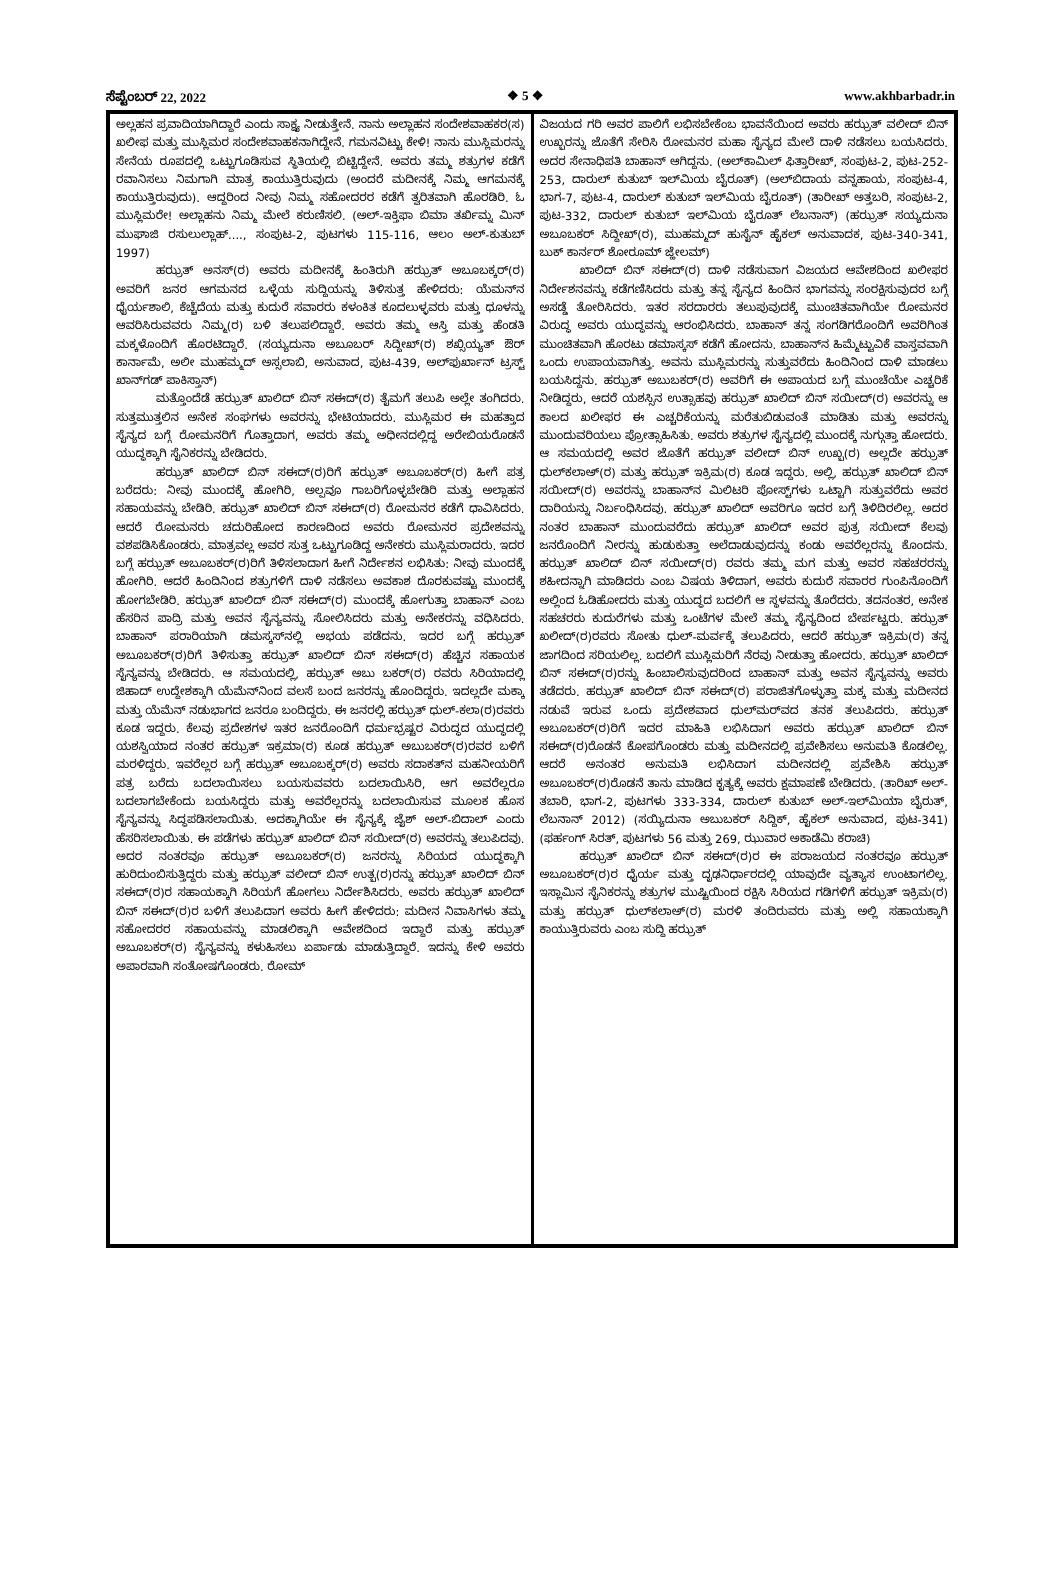ಸೆಪ್ಟೆಂಬರ್ 22, 2022 ❖ 5 ❖ www.akhbarbadr.in
ಅಲ್ಲಹನ ಪ್ರವಾದಿಯಾಗಿದ್ದಾರೆ ಎಂದು ಸಾಕ್ಷ್ಯ ನೀಡುತ್ತೇನೆ. ನಾನು ಅಲ್ಲಾಹನ ಸಂದೇಶವಾಹಕರ(ಸ) ಖಲೀಫ ಮತ್ತು ಮುಸ್ಲಿಮರ ಸಂದೇಶವಾಹಕನಾಗಿದ್ದೇನೆ. ಗಮನವಿಟ್ಟು ಕೇಳಿ! ನಾನು ಮುಸ್ಲಿಮರನ್ನು ಸೇನೆಯ ರೂಪದಲ್ಲಿ ಒಟ್ಟುಗೂಡಿಸುವ ಸ್ಥಿತಿಯಲ್ಲಿ ಬಿಟ್ಟಿದ್ದೇನೆ. ಅವರು ತಮ್ಮ ಶತ್ರುಗಳ ಕಡೆಗೆ ರವಾನಿಸಲು ನಿಮಗಾಗಿ ಮಾತ್ರ ಕಾಯುತ್ತಿರುವುದು (ಅಂದರೆ ಮದೀನಕ್ಕೆ ನಿಮ್ಮ ಆಗಮನಕ್ಕೆ ಕಾಯುತ್ತಿರುವುದು). ಆದ್ದರಿಂದ ನೀವು ನಿಮ್ಮ ಸಹೋದರರ ಕಡೆಗೆ ತ್ವರಿತವಾಗಿ ಹೊರಡಿರಿ. ಓ ಮುಸ್ಲಿಮರೇ! ಅಲ್ಲಾಹನು ನಿಮ್ಮ ಮೇಲೆ ಕರುಣಿಸಲಿ. (ಅಲ್-ಇಕ್ತಿಫಾ ಬಿಮಾ ತರ್ಖಿಮ್ನ ಮಿನ್ ಮುಘಾಜಿ ರಸುಲುಲ್ಲಾಹ್...., ಸಂಪುಟ-2, ಪುಟಗಳು 115-116, ಆಲಂ ಅಲ್-ಕುತುಬ್ 1997)
ಹಝ್ರತ್ ಅನಸ್(ರ) ಅವರು ಮದೀನಕ್ಕೆ ಹಿಂತಿರುಗಿ ಹಝ್ರತ್ ಅಬೂಬಕ್ಕರ್(ರ) ಅವರಿಗೆ ಜನರ ಆಗಮನದ ಒಳ್ಳೆಯ ಸುದ್ದಿಯನ್ನು ತಿಳಿಸುತ್ತ ಹೇಳಿದರು: ಯೆಮನ್‌ನ ಧೈರ್ಯಶಾಲಿ, ಕೆಚ್ಚೆದೆಯ ಮತ್ತು ಕುದುರೆ ಸವಾರರು ಕಳಂಕಿತ ಕೂದಲುಳ್ಳವರು ಮತ್ತು ಧೂಳನ್ನು ಆವರಿಸಿರುವವರು ನಿಮ್ಮ(ರ) ಬಳಿ ತಲುಪಲಿದ್ದಾರೆ. ಅವರು ತಮ್ಮ ಆಸ್ತಿ ಮತ್ತು ಹೆಂಡತಿ ಮಕ್ಕಳೊಂದಿಗೆ ಹೊರಟಿದ್ದಾರೆ. (ಸಯ್ಯದುನಾ ಅಬೂಬರ್ ಸಿದ್ದೀಖ್(ರ) ಶಖ್ಸಿಯ್ಯತ್ ಔರ್ ಕಾರ್ನಾಮೆ, ಅಲೀ ಮುಹಮ್ಮದ್ ಅಸ್ಸಲಾಬಿ, ಅನುವಾದ, ಪುಟ-439, ಅಲ್‌ಫುರ್ಖಾನ್ ಟ್ರಸ್ಟ್ ಖಾನ್‌ಗಡ್ ಪಾಕಿಸ್ತಾನ್)
ಮತ್ತೊಂದೆಡೆ ಹಝ್ರತ್ ಖಾಲಿದ್ ಬಿನ್ ಸಈದ್(ರ) ತೈಮಗೆ ತಲುಪಿ ಅಲ್ಲೇ ತಂಗಿದರು. ಸುತ್ತಮುತ್ತಲಿನ ಅನೇಕ ಸಂಘಗಳು ಅವರನ್ನು ಭೇಟಿಯಾದರು. ಮುಸ್ಲಿಮರ ಈ ಮಹತ್ತಾದ ಸೈನ್ಯದ ಬಗ್ಗೆ ರೋಮನರಿಗೆ ಗೊತ್ತಾದಾಗ, ಅವರು ತಮ್ಮ ಅಧೀನದಲ್ಲಿದ್ದ ಅರೇಬಿಯರೊಡನೆ ಯುದ್ಧಕ್ಕಾಗಿ ಸೈನಿಕರನ್ನು ಬೇಡಿದರು.
ಹಝ್ರತ್ ಖಾಲಿದ್ ಬಿನ್ ಸಈದ್(ರ)ರಿಗೆ ಹಝ್ರತ್ ಅಬೂಬಕರ್(ರ) ಹೀಗೆ ಪತ್ರ ಬರೆದರು: ನೀವು ಮುಂದಕ್ಕೆ ಹೋಗಿರಿ, ಅಲ್ಪವೂ ಗಾಬರಿಗೊಳ್ಳಬೇಡಿರಿ ಮತ್ತು ಅಲ್ಲಾಹನ ಸಹಾಯವನ್ನು ಬೇಡಿರಿ. ಹಝ್ರತ್ ಖಾಲಿದ್ ಬಿನ್ ಸಈದ್(ರ) ರೋಮನರ ಕಡೆಗೆ ಧಾವಿಸಿದರು. ಆದರೆ ರೋಮನರು ಚದುರಿಹೋದ ಕಾರಣದಿಂದ ಅವರು ರೋಮನರ ಪ್ರದೇಶವನ್ನು ವಶಪಡಿಸಿಕೊಂಡರು. ಮಾತ್ರವಲ್ಲ ಅವರ ಸುತ್ತ ಒಟ್ಟುಗೂಡಿದ್ದ ಅನೇಕರು ಮುಸ್ಲಿಮರಾದರು. ಇದರ ಬಗ್ಗೆ ಹಝ್ರತ್ ಅಬೂಬಕರ್(ರ)ರಿಗೆ ತಿಳಿಸಲಾದಾಗ ಹೀಗೆ ನಿರ್ದೇಶನ ಲಭಿಸಿತು: ನೀವು ಮುಂದಕ್ಕೆ ಹೋಗಿರಿ. ಆದರೆ ಹಿಂದಿನಿಂದ ಶತ್ರುಗಳಿಗೆ ದಾಳಿ ನಡೆಸಲು ಅವಕಾಶ ದೊರಕುವಷ್ಟು ಮುಂದಕ್ಕೆ ಹೋಗಬೇಡಿರಿ. ಹಝ್ರತ್ ಖಾಲಿದ್ ಬಿನ್ ಸಈದ್(ರ) ಮುಂದಕ್ಕೆ ಹೋಗುತ್ತಾ ಬಾಹಾನ್ ಎಂಬ ಹೆಸರಿನ ಪಾದ್ರಿ ಮತ್ತು ಅವನ ಸೈನ್ಯವನ್ನು ಸೋಲಿಸಿದರು ಮತ್ತು ಅನೇಕರನ್ನು ವಧಿಸಿದರು. ಬಾಹಾನ್ ಪರಾರಿಯಾಗಿ ಡಮಸ್ಕಸ್‌ನಲ್ಲಿ ಅಭಯ ಪಡೆದನು. ಇದರ ಬಗ್ಗೆ ಹಝ್ರತ್ ಅಬೂಬಕರ್(ರ)ರಿಗೆ ತಿಳಿಸುತ್ತಾ ಹಝ್ರತ್ ಖಾಲಿದ್ ಬಿನ್ ಸಈದ್(ರ) ಹೆಚ್ಚಿನ ಸಹಾಯಕ ಸೈನ್ಯವನ್ನು ಬೇಡಿದರು. ಆ ಸಮಯದಲ್ಲಿ, ಹಝ್ರತ್ ಅಬು ಬಕರ್(ರ) ರವರು ಸಿರಿಯಾದಲ್ಲಿ ಜಿಹಾದ್ ಉದ್ದೇಶಕ್ಕಾಗಿ ಯೆಮೆನ್‌ನಿಂದ ವಲಸೆ ಬಂದ ಜನರನ್ನು ಹೊಂದಿದ್ದರು. ಇದಲ್ಲದೇ ಮಕ್ಕಾ ಮತ್ತು ಯೆಮೆನ್ ನಡುಭಾಗದ ಜನರೂ ಬಂದಿದ್ದರು. ಈ ಜನರಲ್ಲಿ ಹಝ್ರತ್ ಧುಲ್-ಕಲಾ(ರ)ರವರು ಕೂಡ ಇದ್ದರು. ಕೆಲವು ಪ್ರದೇಶಗಳ ಇತರ ಜನರೊಂದಿಗೆ ಧರ್ಮಭ್ರಷ್ಟರ ವಿರುದ್ಧದ ಯುದ್ಧದಲ್ಲಿ ಯಶಸ್ವಿಯಾದ ನಂತರ ಹಝ್ರತ್ ಇಕ್ರಮಾ(ರ) ಕೂಡ ಹಝ್ರತ್ ಅಬುಬಕರ್(ರ)ರವರ ಬಳಿಗೆ ಮರಳಿದ್ದರು. ಇವರೆಲ್ಲರ ಬಗ್ಗೆ ಹಝ್ರತ್ ಅಬೂಬಕ್ಕರ್(ರ) ಅವರು ಸದಾಕತ್‌ನ ಮಹನೀಯರಿಗೆ ಪತ್ರ ಬರೆದು ಬದಲಾಯಿಸಲು ಬಯಸುವವರು ಬದಲಾಯಿಸಿರಿ, ಆಗ ಅವರೆಲ್ಲರೂ ಬದಲಾಗಬೇಕೆಂದು ಬಯಸಿದ್ದರು ಮತ್ತು ಅವರೆಲ್ಲರನ್ನು ಬದಲಾಯಿಸುವ ಮೂಲಕ ಹೊಸ ಸೈನ್ಯವನ್ನು ಸಿದ್ಧಪಡಿಸಲಾಯಿತು. ಅದಕ್ಕಾಗಿಯೇ ಈ ಸೈನ್ಯಕ್ಕೆ ಜೈಶ್ ಅಲ್-ಬಿದಾಲ್ ಎಂದು ಹೆಸರಿಸಲಾಯಿತು. ಈ ಪಡೆಗಳು ಹಝ್ರತ್ ಖಾಲಿದ್ ಬಿನ್ ಸಯೀದ್(ರ) ಅವರನ್ನು ತಲುಪಿದವು. ಅದರ ನಂತರವೂ ಹಝ್ರತ್ ಅಬೂಬಕರ್(ರ) ಜನರನ್ನು ಸಿರಿಯದ ಯುದ್ಧಕ್ಕಾಗಿ ಹುರಿದುಂಬಿಸುತ್ತಿದ್ದರು ಮತ್ತು ಹಝ್ರತ್ ವಲೀದ್ ಬಿನ್ ಉತ್ಬ(ರ)ರನ್ನು ಹಝ್ರತ್ ಖಾಲಿದ್ ಬಿನ್ ಸಈದ್(ರ)ರ ಸಹಾಯಕ್ಕಾಗಿ ಸಿರಿಯಗೆ ಹೋಗಲು ನಿರ್ದೇಶಿಸಿದರು. ಅವರು ಹಝ್ರತ್ ಖಾಲಿದ್ ಬಿನ್ ಸಈದ್(ರ)ರ ಬಳಿಗೆ ತಲುಪಿದಾಗ ಅವರು ಹೀಗೆ ಹೇಳಿದರು: ಮದೀನ ನಿವಾಸಿಗಳು ತಮ್ಮ ಸಹೋದರರ ಸಹಾಯವನ್ನು ಮಾಡಲಿಕ್ಕಾಗಿ ಆವೇಶದಿಂದ ಇದ್ದಾರೆ ಮತ್ತು ಹಝ್ರತ್ ಅಬೂಬಕರ್(ರ) ಸೈನ್ಯವನ್ನು ಕಳುಹಿಸಲು ಏರ್ಪಾಡು ಮಾಡುತ್ತಿದ್ದಾರೆ. ಇದನ್ನು ಕೇಳಿ ಅವರು ಅಪಾರವಾಗಿ ಸಂತೋಷಗೊಂಡರು. ರೋಮ್
ವಿಜಯದ ಗರಿ ಅವರ ಪಾಲಿಗೆ ಲಭಿಸಬೇಕೆಂಬ ಭಾವನೆಯಿಂದ ಅವರು ಹಝ್ರತ್ ವಲೀದ್ ಬಿನ್ ಉಖ್ಬರನ್ನು ಜೊತೆಗೆ ಸೇರಿಸಿ ರೋಮನರ ಮಹಾ ಸೈನ್ಯದ ಮೇಲೆ ದಾಳಿ ನಡೆಸಲು ಬಯಸಿದರು. ಅದರ ಸೇನಾಧಿಪತಿ ಬಾಹಾನ್ ಆಗಿದ್ದನು. (ಅಲ್‌ಕಾಮಿಲ್ ಫಿತ್ತಾರೀಖ್, ಸಂಪುಟ-2, ಪುಟ-252-253, ದಾರುಲ್ ಕುತುಬ್ ಇಲ್‌ಮಿಯ ಬೈರೂತ್) (ಅಲ್‌ಬಿದಾಯ ವನ್ನಹಾಯ, ಸಂಪುಟ-4, ಭಾಗ-7, ಪುಟ-4, ದಾರುಲ್ ಕುತುಬ್ ಇಲ್‌ಮಿಯ ಬೈರೂತ್) (ತಾರೀಖ್ ಅತ್ತಬರಿ, ಸಂಪುಟ-2, ಪುಟ-332, ದಾರುಲ್ ಕುತುಬ್ ಇಲ್‌ಮಿಯ ಬೈರೂತ್ ಲೆಬನಾನ್) (ಹಝ್ರತ್ ಸಯ್ಯದುನಾ ಅಬೂಬಕರ್ ಸಿದ್ದೀಖ್(ರ), ಮುಹಮ್ಮದ್ ಹುಸೈನ್ ಹೈಕಲ್ ಅನುವಾದಕ, ಪುಟ-340-341, ಬುಕ್ ಕಾರ್ನರ್ ಶೋರೂಮ್ ಜ್ಹೇಲಮ್)
ಖಾಲಿದ್ ಬಿನ್ ಸಈದ್(ರ) ದಾಳಿ ನಡೆಸುವಾಗ ವಿಜಯದ ಆವೇಶದಿಂದ ಖಲೀಫರ ನಿರ್ದೇಶನವನ್ನು ಕಡೆಗಣಿಸಿದರು ಮತ್ತು ತನ್ನ ಸೈನ್ಯದ ಹಿಂದಿನ ಭಾಗವನ್ನು ಸಂರಕ್ಷಿಸುವುದರ ಬಗ್ಗೆ ಅಸಡ್ಡೆ ತೋರಿಸಿದರು. ಇತರ ಸರದಾರರು ತಲುಪುವುದಕ್ಕೆ ಮುಂಚಿತವಾಗಿಯೇ ರೋಮನರ ವಿರುದ್ಧ ಅವರು ಯುದ್ಧವನ್ನು ಆರಂಭಿಸಿದರು. ಬಾಹಾನ್ ತನ್ನ ಸಂಗಡಿಗರೊಂದಿಗೆ ಅವರಿಗಿಂತ ಮುಂಚಿತವಾಗಿ ಹೊರಟು ಡಮಾಸ್ಕಸ್ ಕಡೆಗೆ ಹೋದನು. ಬಾಹಾನ್‌ನ ಹಿಮ್ಮೆಟ್ಟುವಿಕೆ ವಾಸ್ತವವಾಗಿ ಒಂದು ಉಪಾಯವಾಗಿತ್ತು. ಅವನು ಮುಸ್ಲಿಮರನ್ನು ಸುತ್ತುವರೆದು ಹಿಂದಿನಿಂದ ದಾಳಿ ಮಾಡಲು ಬಯಸಿದ್ದನು. ಹಝ್ರತ್ ಅಬುಬಕರ್(ರ) ಅವರಿಗೆ ಈ ಅಪಾಯದ ಬಗ್ಗೆ ಮುಂಚೆಯೇ ಎಚ್ಚರಿಕೆ ನೀಡಿದ್ದರು, ಆದರೆ ಯಶಸ್ಸಿನ ಉತ್ಸಾಹವು ಹಝ್ರತ್ ಖಾಲಿದ್ ಬಿನ್ ಸಯೀದ್(ರ) ಅವರನ್ನು ಆ ಕಾಲದ ಖಲೀಫರ ಈ ಎಚ್ಚರಿಕೆಯನ್ನು ಮರೆತುಬಿಡುವಂತೆ ಮಾಡಿತು ಮತ್ತು ಅವರನ್ನು ಮುಂದುವರಿಯಲು ಪ್ರೋತ್ಸಾಹಿಸಿತು. ಅವರು ಶತ್ರುಗಳ ಸೈನ್ಯದಲ್ಲಿ ಮುಂದಕ್ಕೆ ನುಗ್ಗುತ್ತಾ ಹೋದರು. ಆ ಸಮಯದಲ್ಲಿ ಅವರ ಜೊತೆಗೆ ಹಝ್ರತ್ ವಲೀದ್ ಬಿನ್ ಉಖ್ಬ(ರ) ಅಲ್ಲದೇ ಹಝ್ರತ್ ಧುಲ್‌ಕಲಾಅ್(ರ) ಮತ್ತು ಹಝ್ರತ್ ಇಕ್ರಿಮ(ರ) ಕೂಡ ಇದ್ದರು. ಅಲ್ಲಿ, ಹಝ್ರತ್ ಖಾಲಿದ್ ಬಿನ್ ಸಯೀದ್(ರ) ಅವರನ್ನು ಬಾಹಾನ್‌ನ ಮಿಲಿಟರಿ ಪೋಸ್ಟ್‌ಗಳು ಒಟ್ಟಾಗಿ ಸುತ್ತುವರೆದು ಅವರ ದಾರಿಯನ್ನು ನಿರ್ಬಂಧಿಸಿದವು. ಹಝ್ರತ್ ಖಾಲಿದ್ ಅವರಿಗೂ ಇದರ ಬಗ್ಗೆ ತಿಳಿದಿರಲಿಲ್ಲ. ಅದರ ನಂತರ ಬಾಹಾನ್ ಮುಂದುವರೆದು ಹಝ್ರತ್ ಖಾಲಿದ್ ಅವರ ಪುತ್ರ ಸಯೀದ್ ಕೆಲವು ಜನರೊಂದಿಗೆ ನೀರನ್ನು ಹುಡುಕುತ್ತಾ ಅಲೆದಾಡುವುದನ್ನು ಕಂಡು ಅವರೆಲ್ಲರನ್ನು ಕೊಂದನು. ಹಝ್ರತ್ ಖಾಲಿದ್ ಬಿನ್ ಸಯೀದ್(ರ) ರವರು ತಮ್ಮ ಮಗ ಮತ್ತು ಅವರ ಸಹಚರರನ್ನು ಶಹೀದನ್ನಾಗಿ ಮಾಡಿದರು ಎಂಬ ವಿಷಯ ತಿಳಿದಾಗ, ಅವರು ಕುದುರೆ ಸವಾರರ ಗುಂಪಿನೊಂದಿಗೆ ಅಲ್ಲಿಂದ ಓಡಿಹೋದರು ಮತ್ತು ಯುದ್ಧದ ಬದಲಿಗೆ ಆ ಸ್ಥಳವನ್ನು ತೊರೆದರು. ತದನಂತರ, ಅನೇಕ ಸಹಚರರು ಕುದುರೆಗಳು ಮತ್ತು ಒಂಟೆಗಳ ಮೇಲೆ ತಮ್ಮ ಸೈನ್ಯದಿಂದ ಬೇರ್ಪಟ್ಟರು. ಹಝ್ರತ್ ಖಲೀದ್(ರ)ರವರು ಸೋತು ಧುಲ್-ಮರ್ವಕ್ಕೆ ತಲುಪಿದರು, ಆದರೆ ಹಝ್ರತ್ ಇಕ್ರಿಮ(ರ) ತನ್ನ ಜಾಗದಿಂದ ಸರಿಯಲಿಲ್ಲ. ಬದಲಿಗೆ ಮುಸ್ಲಿಮರಿಗೆ ನೆರವು ನೀಡುತ್ತಾ ಹೋದರು. ಹಝ್ರತ್ ಖಾಲಿದ್ ಬಿನ್ ಸಈದ್(ರ)ರನ್ನು ಹಿಂಬಾಲಿಸುವುದರಿಂದ ಬಾಹಾನ್ ಮತ್ತು ಅವನ ಸೈನ್ಯವನ್ನು ಅವರು ತಡೆದರು. ಹಝ್ರತ್ ಖಾಲಿದ್ ಬಿನ್ ಸಈದ್(ರ) ಪರಾಜಿತಗೊಳ್ಳುತ್ತಾ ಮಕ್ಕ ಮತ್ತು ಮದೀನದ ನಡುವೆ ಇರುವ ಒಂದು ಪ್ರದೇಶವಾದ ಧುಲ್‌ಮರ್‌ವದ ತನಕ ತಲುಪಿದರು. ಹಝ್ರತ್ ಅಬೂಬಕರ್(ರ)ರಿಗೆ ಇದರ ಮಾಹಿತಿ ಲಭಿಸಿದಾಗ ಅವರು ಹಝ್ರತ್ ಖಾಲಿದ್ ಬಿನ್ ಸಈದ್(ರ)ರೊಡನೆ ಕೋಪಗೊಂಡರು ಮತ್ತು ಮದೀನದಲ್ಲಿ ಪ್ರವೇಶಿಸಲು ಅನುಮತಿ ಕೊಡಲಿಲ್ಲ. ಆದರೆ ಅನಂತರ ಅನುಮತಿ ಲಭಿಸಿದಾಗ ಮದೀನದಲ್ಲಿ ಪ್ರವೇಶಿಸಿ ಹಝ್ರತ್ ಅಬೂಬಕರ್(ರ)ರೊಡನೆ ತಾನು ಮಾಡಿದ ಕೃತ್ಯಕ್ಕೆ ಅವರು ಕ್ಷಮಾಪಣೆ ಬೇಡಿದರು. (ತಾರಿಖ್ ಅಲ್-ತಬಾರಿ, ಭಾಗ-2, ಪುಟಗಳು 333-334, ದಾರುಲ್ ಕುತುಬ್ ಅಲ್-ಇಲ್‌ಮಿಯಾ ಬೈರುತ್, ಲೆಬನಾನ್ 2012) (ಸಯ್ಯಿದುನಾ ಅಬುಬಕರ್ ಸಿದ್ದಿಕ್, ಹೈಕಲ್ ಅನುವಾದ, ಪುಟ-341) (ಫರ್ಹಂಗ್ ಸಿರತ್, ಪುಟಗಳು 56 ಮತ್ತು 269, ಝುವಾರ ಅಕಾಡೆಮಿ ಕರಾಚಿ)
ಹಝ್ರತ್ ಖಾಲಿದ್ ಬಿನ್ ಸಈದ್(ರ)ರ ಈ ಪರಾಜಯದ ನಂತರವೂ ಹಝ್ರತ್ ಅಬೂಬಕರ್(ರ)ರ ಧೈರ್ಯ ಮತ್ತು ದೃಢನಿರ್ಧಾರದಲ್ಲಿ ಯಾವುದೇ ವ್ಯತ್ಯಾಸ ಉಂಟಾಗಲಿಲ್ಲ. ಇಸ್ಲಾಮಿನ ಸೈನಿಕರನ್ನು ಶತ್ರುಗಳ ಮುಷ್ಟಿಯಿಂದ ರಕ್ಷಿಸಿ ಸಿರಿಯದ ಗಡಿಗಳಿಗೆ ಹಝ್ರತ್ ಇಕ್ರಿಮ(ರ) ಮತ್ತು ಹಝ್ರತ್ ಧುಲ್‌ಕಲಾಅ್(ರ) ಮರಳಿ ತಂದಿರುವರು ಮತ್ತು ಅಲ್ಲಿ ಸಹಾಯಕ್ಕಾಗಿ ಕಾಯುತ್ತಿರುವರು ಎಂಬ ಸುದ್ದಿ ಹಝ್ರತ್